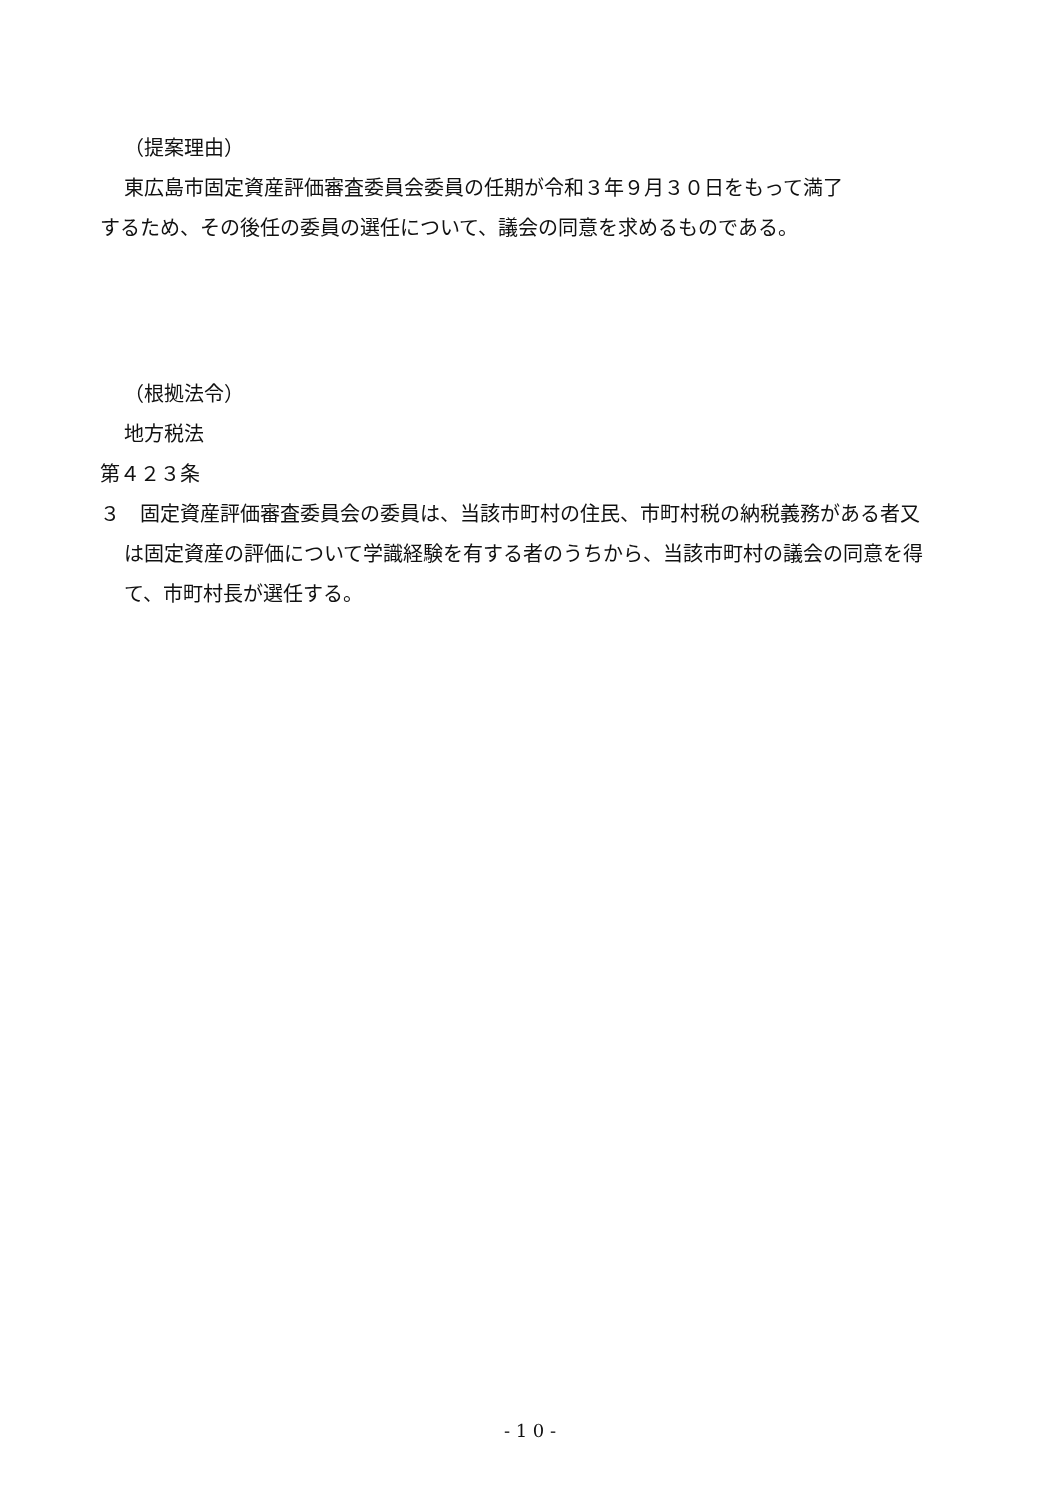（提案理由）
東広島市固定資産評価審査委員会委員の任期が令和３年９月３０日をもって満了
するため、その後任の委員の選任について、議会の同意を求めるものである。
（根拠法令）
地方税法
第４２３条
３　固定資産評価審査委員会の委員は、当該市町村の住民、市町村税の納税義務がある者又は固定資産の評価について学識経験を有する者のうちから、当該市町村の議会の同意を得て、市町村長が選任する。
- 1 0 -